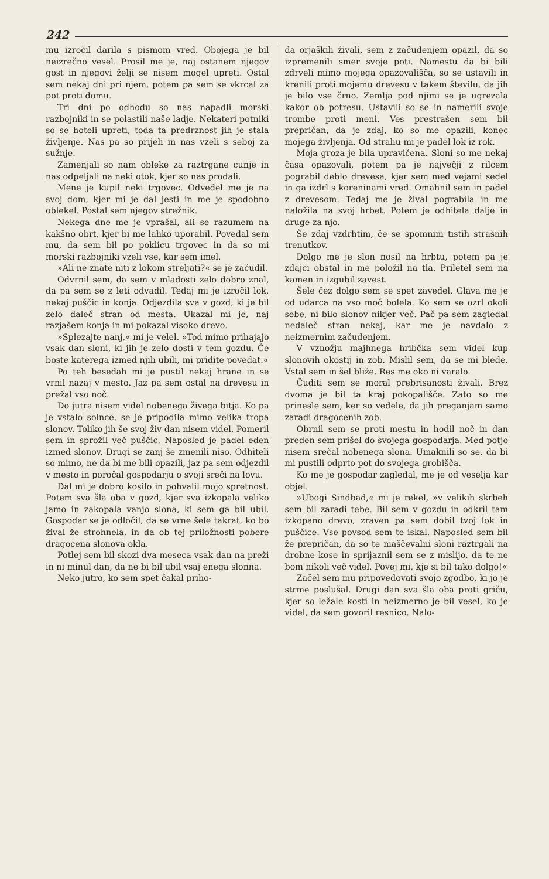242
mu izročil darila s pismom vred. Obojega je bil neizrečno vesel. Prosil me je, naj ostanem njegov gost in njegovi želji se nisem mogel upreti. Ostal sem nekaj dni pri njem, potem pa sem se vkrcal za pot proti domu.
Tri dni po odhodu so nas napadli morski razbojniki in se polastili naše ladje. Nekateri potniki so se hoteli upreti, toda ta predrznost jih je stala življenje. Nas pa so prijeli in nas vzeli s seboj za sužnje.
Zamenjali so nam obleke za raztrgane cunje in nas odpeljali na neki otok, kjer so nas prodali.
Mene je kupil neki trgovec. Odvedel me je na svoj dom, kjer mi je dal jesti in me je spodobno oblekel. Postal sem njegov strežnik.
Nekega dne me je vprašal, ali se razumem na kakšno obrt, kjer bi me lahko uporabil. Povedal sem mu, da sem bil po poklicu trgovec in da so mi morski razbojniki vzeli vse, kar sem imel.
»Ali ne znate niti z lokom streljati?« se je začudil.
Odvrnil sem, da sem v mladosti zelo dobro znal, da pa sem se z leti odvadil. Tedaj mi je izročil lok, nekaj puščic in konja. Odjezdila sva v gozd, ki je bil zelo daleč stran od mesta. Ukazal mi je, naj razjašem konja in mi pokazal visoko drevo.
»Splezajte nanj,« mi je velel. »Tod mimo prihajajo vsak dan sloni, ki jih je zelo dosti v tem gozdu. Če boste katerega izmed njih ubili, mi pridite povedat.«
Po teh besedah mi je pustil nekaj hrane in se vrnil nazaj v mesto. Jaz pa sem ostal na drevesu in prežal vso noč.
Do jutra nisem videl nobenega živega bitja. Ko pa je vstalo solnce, se je pripodila mimo velika tropa slonov. Toliko jih še svoj živ dan nisem videl. Pomeril sem in sprožil več puščic. Naposled je padel eden izmed slonov. Drugi se zanj še zmenili niso. Odhiteli so mimo, ne da bi me bili opazili, jaz pa sem odjezdil v mesto in poročal gospodarju o svoji sreči na lovu.
Dal mi je dobro kosilo in pohvalil mojo spretnost. Potem sva šla oba v gozd, kjer sva izkopala veliko jamo in zakopala vanjo slona, ki sem ga bil ubil. Gospodar se je odločil, da se vrne šele takrat, ko bo žival že strohnela, in da ob tej priložnosti pobere dragocena slonova okla.
Potlej sem bil skozi dva meseca vsak dan na preži in ni minul dan, da ne bi bil ubil vsaj enega slonna.
Neko jutro, ko sem spet čakal priho-
da orjaških živali, sem z začudenjem opazil, da so izpremenili smer svoje poti. Namestu da bi bili zdrveli mimo mojega opazovališča, so se ustavili in krenili proti mojemu drevesu v takem številu, da jih je bilo vse črno. Zemlja pod njimi se je ugrezala kakor ob potresu. Ustavili so se in namerili svoje trombe proti meni. Ves prestrašen sem bil prepričan, da je zdaj, ko so me opazili, konec mojega življenja. Od strahu mi je padel lok iz rok.
Moja groza je bila upravičena. Sloni so me nekaj časa opazovali, potem pa je največji z rilcem pograbil deblo drevesa, kjer sem med vejami sedel in ga izdrl s koreninami vred. Omahnil sem in padel z drevesom. Tedaj me je žival pograbila in me naložila na svoj hrbet. Potem je odhitela dalje in druge za njo.
Še zdaj vzdrhtim, če se spomnim tistih strašnih trenutkov.
Dolgo me je slon nosil na hrbtu, potem pa je zdajci obstal in me položil na tla. Priletel sem na kamen in izgubil zavest.
Šele čez dolgo sem se spet zavedel. Glava me je od udarca na vso moč bolela. Ko sem se ozrl okoli sebe, ni bilo slonov nikjer več. Pač pa sem zagledal nedaleč stran nekaj, kar me je navdalo z neizmernim začudenjem.
V vznožju majhnega hribčka sem videl kup slonovih okostij in zob. Mislil sem, da se mi blede. Vstal sem in šel bliže. Res me oko ni varalo.
Čuditi sem se moral prebrisanosti živali. Brez dvoma je bil ta kraj pokopališče. Zato so me prinesle sem, ker so vedele, da jih preganjam samo zaradi dragocenih zob.
Obrnil sem se proti mestu in hodil noč in dan preden sem prišel do svojega gospodarja. Med potjo nisem srečal nobenega slona. Umaknili so se, da bi mi pustili odprto pot do svojega grobišča.
Ko me je gospodar zagledal, me je od veselja kar objel.
»Ubogi Sindbad,« mi je rekel, »v velikih skrbeh sem bil zaradi tebe. Bil sem v gozdu in odkril tam izkopano drevo, zraven pa sem dobil tvoj lok in puščice. Vse povsod sem te iskal. Naposled sem bil že prepričan, da so te maščevalni sloni raztrgali na drobne kose in sprijaznil sem se z mislijo, da te ne bom nikoli več videl. Povej mi, kje si bil tako dolgo!«
Začel sem mu pripovedovati svojo zgodbo, ki jo je strme poslušal. Drugi dan sva šla oba proti griču, kjer so ležale kosti in neizmerno je bil vesel, ko je videl, da sem govoril resnico. Nalo-